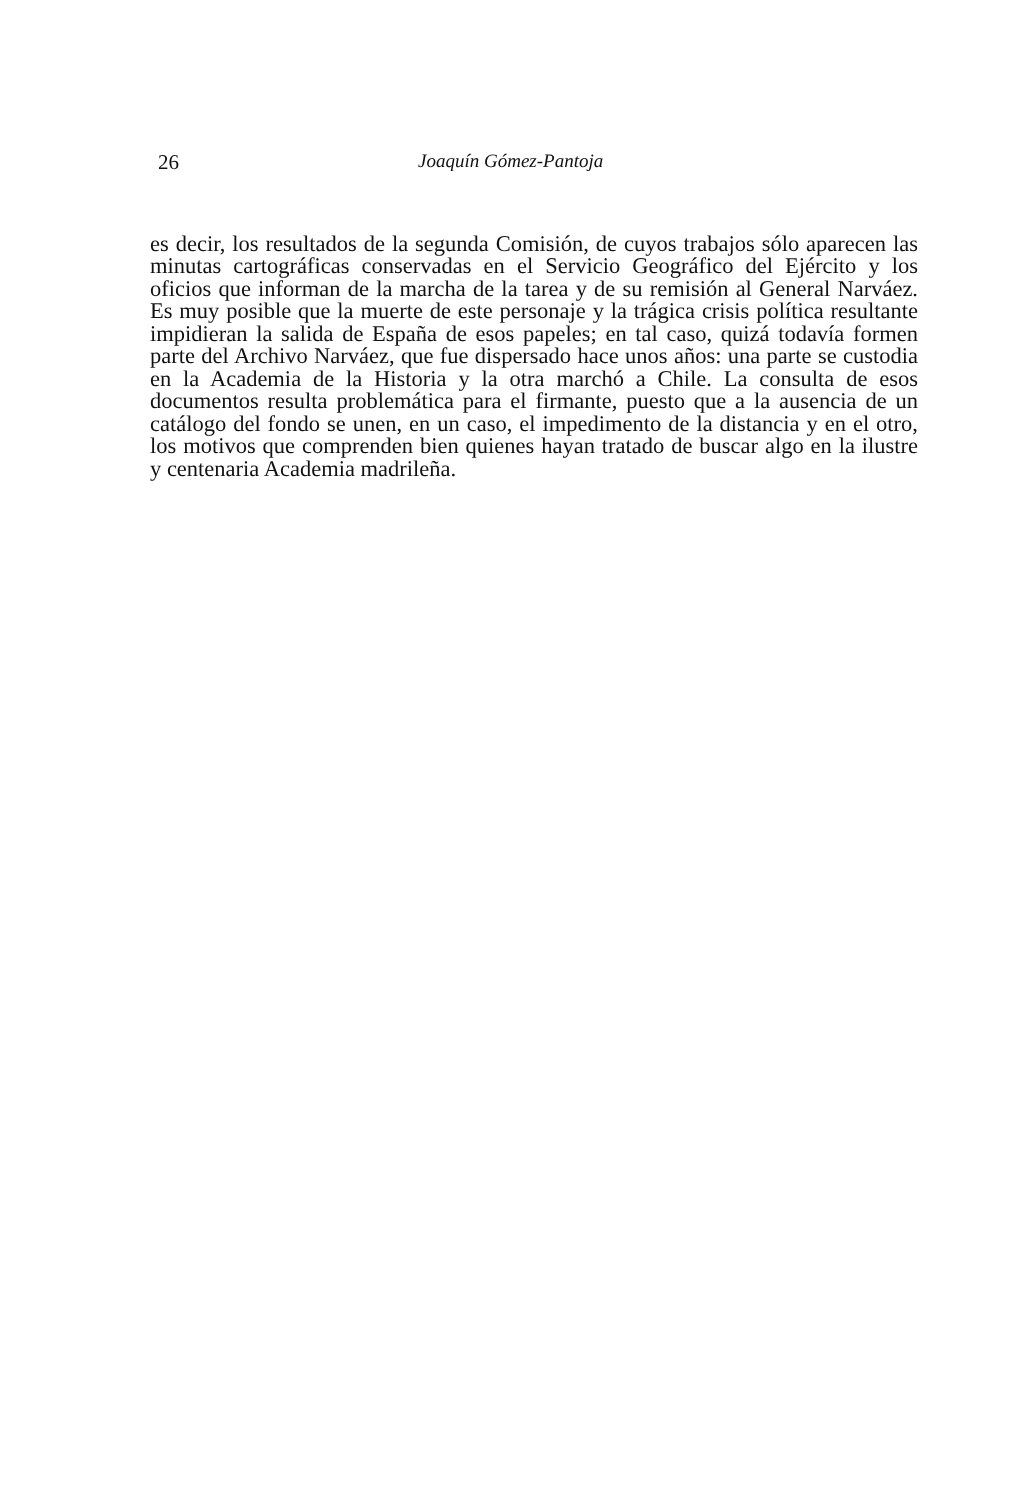26 Joaquín Gómez-Pantoja
es decir, los resultados de la segunda Comisión, de cuyos trabajos sólo aparecen las minutas cartográficas conservadas en el Servicio Geográfico del Ejército y los oficios que informan de la marcha de la tarea y de su remisión al General Narváez. Es muy posible que la muerte de este personaje y la trágica crisis política resultante impidieran la salida de España de esos papeles; en tal caso, quizá todavía formen parte del Archivo Narváez, que fue dispersado hace unos años: una parte se custodia en la Academia de la Historia y la otra marchó a Chile. La consulta de esos documentos resulta problemática para el firmante, puesto que a la ausencia de un catálogo del fondo se unen, en un caso, el impedimento de la distancia y en el otro, los motivos que comprenden bien quienes hayan tratado de buscar algo en la ilustre y centenaria Academia madrileña.